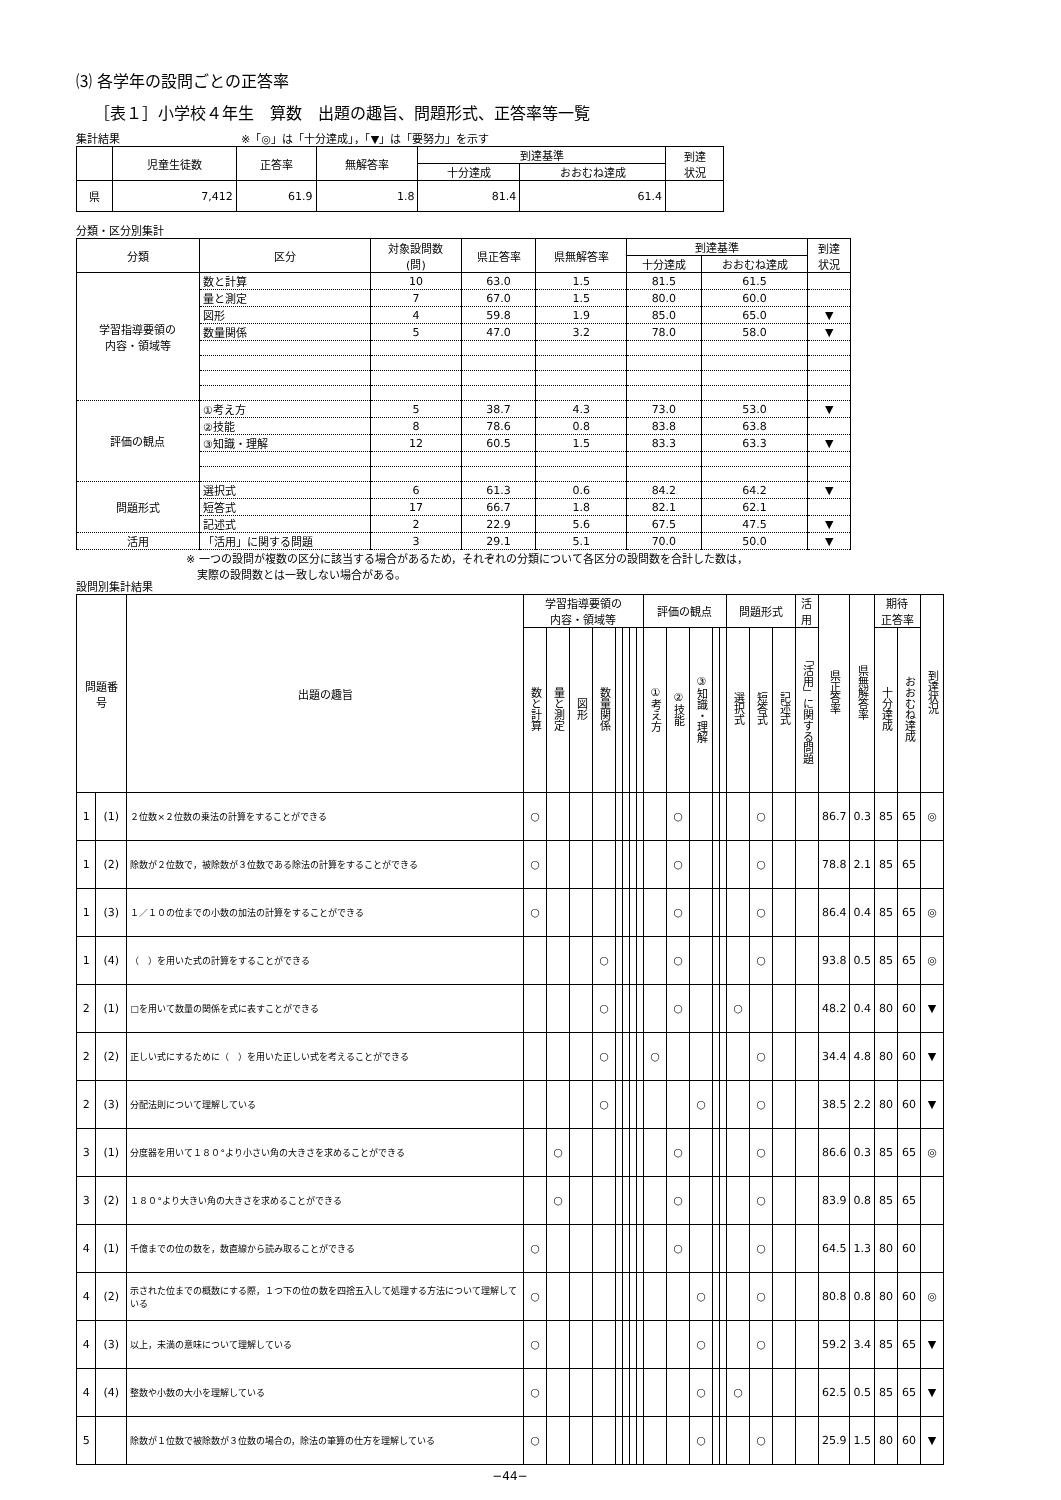⑶ 各学年の設問ごとの正答率
［表１］小学校４年生　算数　出題の趣旨、問題形式、正答率等一覧
集計結果　　　　　　　　　　　※「◎」は「十分達成」，「▼」は「要努力」を示す
| | 児童生徒数 | 正答率 | 無解答率 | 到達基準 | | 到達 状況 |
| --- | --- | --- | --- | --- | --- | --- |
| | | | | 十分達成 | おおむね達成 | |
| 県 | 7,412 | 61.9 | 1.8 | 81.4 | 61.4 | |
分類・区分別集計
| 分類 | 区分 | 対象設問数 (問) | 県正答率 | 県無解答率 | 到達基準 | | 到達 状況 |
| --- | --- | --- | --- | --- | --- | --- | --- |
| | | | | | 十分達成 | おおむね達成 | |
| 学習指導要領の 内容・領域等 | 数と計算 | 10 | 63.0 | 1.5 | 81.5 | 61.5 | |
| | 量と測定 | 7 | 67.0 | 1.5 | 80.0 | 60.0 | |
| | 図形 | 4 | 59.8 | 1.9 | 85.0 | 65.0 | ▼ |
| | 数量関係 | 5 | 47.0 | 3.2 | 78.0 | 58.0 | ▼ |
| 評価の観点 | ①考え方 | 5 | 38.7 | 4.3 | 73.0 | 53.0 | ▼ |
| | ②技能 | 8 | 78.6 | 0.8 | 83.8 | 63.8 | |
| | ③知識・理解 | 12 | 60.5 | 1.5 | 83.3 | 63.3 | ▼ |
| 問題形式 | 選択式 | 6 | 61.3 | 0.6 | 84.2 | 64.2 | ▼ |
| | 短答式 | 17 | 66.7 | 1.8 | 82.1 | 62.1 | |
| | 記述式 | 2 | 22.9 | 5.6 | 67.5 | 47.5 | ▼ |
| 活用 | 「活用」に関する問題 | 3 | 29.1 | 5.1 | 70.0 | 50.0 | ▼ |
※ 一つの設問が複数の区分に該当する場合があるため，それぞれの分類について各区分の設問数を合計した数は，
　実際の設問数とは一致しない場合がある。
設問別集計結果
| 問題番号 | | 出題の趣旨 | 学習指導要領の 内容・領域等 | | | | | | | | 評価の観点 | | | | | 問題形式 | | | 活 用 | 県正答率 | 県無解答率 | 期待 正答率 | | 到達状況 |
| --- | --- | --- | --- | --- | --- | --- | --- | --- | --- | --- | --- | --- | --- | --- | --- | --- | --- | --- | --- | --- | --- | --- | --- | --- |
| | | | 数と計算 | 量と測定 | 図形 | 数量関係 | | | | | ①考え方 | ②技能 | ③知識・理解 | | | 選択式 | 短答式 | 記述式 | 「活用」に関する問題 | | | 十分達成 | おおむね達成 | |
| 1 | (1) | ２位数×２位数の乗法の計算をすることができる | ○ | | | | | | | | | ○ | | | | | ○ | | | 86.7 | 0.3 | 85 | 65 | ◎ |
| 1 | (2) | 除数が２位数で，被除数が３位数である除法の計算をすることができる | ○ | | | | | | | | | ○ | | | | | ○ | | | 78.8 | 2.1 | 85 | 65 | |
| 1 | (3) | １／１０の位までの小数の加法の計算をすることができる | ○ | | | | | | | | | ○ | | | | | ○ | | | 86.4 | 0.4 | 85 | 65 | ◎ |
| 1 | (4) | （ ）を用いた式の計算をすることができる | | | | ○ | | | | | | ○ | | | | | ○ | | | 93.8 | 0.5 | 85 | 65 | ◎ |
| 2 | (1) | □を用いて数量の関係を式に表すことができる | | | | ○ | | | | | | ○ | | | | ○ | | | | 48.2 | 0.4 | 80 | 60 | ▼ |
| 2 | (2) | 正しい式にするために（ ）を用いた正しい式を考えることができる | | | | ○ | | | | | ○ | | | | | | ○ | | | 34.4 | 4.8 | 80 | 60 | ▼ |
| 2 | (3) | 分配法則について理解している | | | | ○ | | | | | | | ○ | | | | ○ | | | 38.5 | 2.2 | 80 | 60 | ▼ |
| 3 | (1) | 分度器を用いて１８０°より小さい角の大きさを求めることができる | | ○ | | | | | | | | ○ | | | | | ○ | | | 86.6 | 0.3 | 85 | 65 | ◎ |
| 3 | (2) | １８０°より大きい角の大きさを求めることができる | | ○ | | | | | | | | ○ | | | | | ○ | | | 83.9 | 0.8 | 85 | 65 | |
| 4 | (1) | 千億までの位の数を，数直線から読み取ることができる | ○ | | | | | | | | | ○ | | | | | ○ | | | 64.5 | 1.3 | 80 | 60 | |
| 4 | (2) | 示された位までの概数にする際，１つ下の位の数を四捨五入して処理する方法について理解している | ○ | | | | | | | | | | ○ | | | | ○ | | | 80.8 | 0.8 | 80 | 60 | ◎ |
| 4 | (3) | 以上，未満の意味について理解している | ○ | | | | | | | | | | ○ | | | | ○ | | | 59.2 | 3.4 | 85 | 65 | ▼ |
| 4 | (4) | 整数や小数の大小を理解している | ○ | | | | | | | | | | ○ | | | ○ | | | | 62.5 | 0.5 | 85 | 65 | ▼ |
| 5 | | 除数が１位数で被除数が３位数の場合の，除法の筆算の仕方を理解している | ○ | | | | | | | | | | ○ | | | | ○ | | | 25.9 | 1.5 | 80 | 60 | ▼ |
−44−